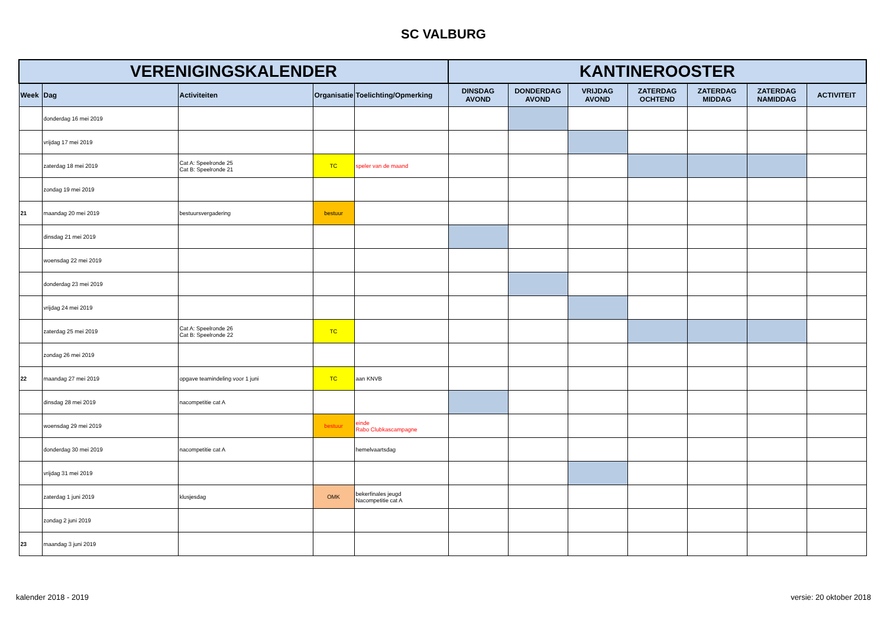SC VALBURG
| VERENIGINGSKALENDER | | | | | KANTINEROOSTER | | | | | | |
| --- | --- | --- | --- | --- | --- | --- | --- | --- | --- | --- | --- |
| Week | Dag | Activiteiten | Organisatie | Toelichting/Opmerking | DINSDAG AVOND | DONDERDAG AVOND | VRIJDAG AVOND | ZATERDAG OCHTEND | ZATERDAG MIDDAG | ZATERDAG NAMIDDAG | ACTIVITEIT |
| | donderdag 16 mei 2019 | | | | | | | | | | |
| | vrijdag 17 mei 2019 | | | | | | | | | | |
| | zaterdag 18 mei 2019 | Cat A: Speelronde 25 Cat B: Speelronde 21 | TC | speler van de maand | | | | | | | |
| | zondag 19 mei 2019 | | | | | | | | | | |
| 21 | maandag 20 mei 2019 | bestuursvergadering | bestuur | | | | | | | | |
| | dinsdag 21 mei 2019 | | | | | | | | | | |
| | woensdag 22 mei 2019 | | | | | | | | | | |
| | donderdag 23 mei 2019 | | | | | | | | | | |
| | vrijdag 24 mei 2019 | | | | | | | | | | |
| | zaterdag 25 mei 2019 | Cat A: Speelronde 26 Cat B: Speelronde 22 | TC | | | | | | | | |
| | zondag 26 mei 2019 | | | | | | | | | | |
| 22 | maandag 27 mei 2019 | opgave teamindeling voor 1 juni | TC | aan KNVB | | | | | | | |
| | dinsdag 28 mei 2019 | nacompetitie cat A | | | | | | | | | |
| | woensdag 29 mei 2019 | | bestuur | einde Rabo Clubkascampagne | | | | | | | |
| | donderdag 30 mei 2019 | nacompetitie cat A | | hemelvaartsdag | | | | | | | |
| | vrijdag 31 mei 2019 | | | | | | | | | | |
| | zaterdag 1 juni 2019 | klusjesdag | OMK | bekerfinales jeugd Nacompetitie cat A | | | | | | | |
| | zondag 2 juni 2019 | | | | | | | | | | |
| 23 | maandag 3 juni 2019 | | | | | | | | | | |
kalender 2018 - 2019 versie: 20 oktober 2018